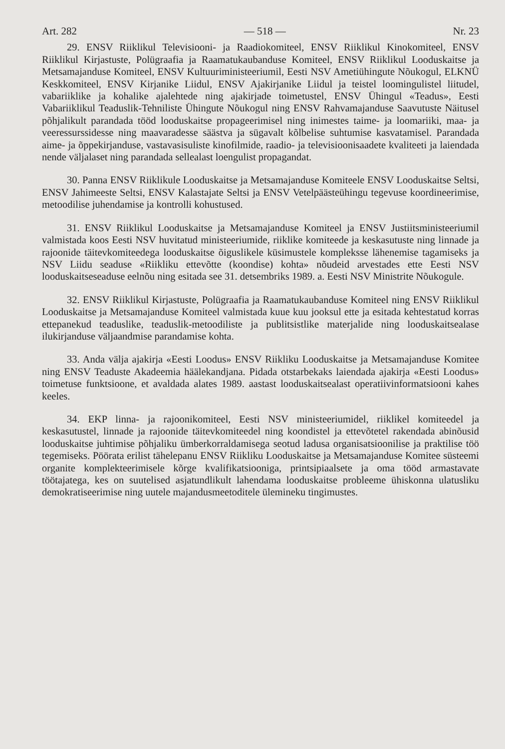Art. 282 — 518 — Nr. 23
29. ENSV Riiklikul Televisiooni- ja Raadiokomiteel, ENSV Riiklikul Kinokomiteel, ENSV Riiklikul Kirjastuste, Polügraafia ja Raamatukaubanduse Komiteel, ENSV Riiklikul Looduskaitse ja Metsamajanduse Komiteel, ENSV Kultuuriministeeriumil, Eesti NSV Ametiühingute Nõukogul, ELKNÜ Keskkomiteel, ENSV Kirjanike Liidul, ENSV Ajakirjanike Liidul ja teistel loomingulistel liitudel, vabariiklike ja kohalike ajalehtede ning ajakirjade toimetustel, ENSV Ühingul «Teadus», Eesti Vabariiklikul Teaduslik-Tehniliste Ühingute Nõukogul ning ENSV Rahvamajanduse Saavutuste Näitusel põhjalikult parandada tööd looduskaitse propageerimisel ning inimestes taime- ja loomariiki, maa- ja veeressurssidesse ning maavaradesse säästva ja sügavalt kõlbelise suhtumise kasvatamisel. Parandada aime- ja õppekirjanduse, vastavasisuliste kinofilmide, raadio- ja televisioonisaadete kvaliteeti ja laiendada nende väljalaset ning parandada sellealast loengulist propagandat.
30. Panna ENSV Riiklikule Looduskaitse ja Metsamajanduse Komiteele ENSV Looduskaitse Seltsi, ENSV Jahimeeste Seltsi, ENSV Kalastajate Seltsi ja ENSV Vetelpäästeühingu tegevuse koordineerimise, metoodilise juhendamise ja kontrolli kohustused.
31. ENSV Riiklikul Looduskaitse ja Metsamajanduse Komiteel ja ENSV Justiitsministeeriumil valmistada koos Eesti NSV huvitatud ministeeriumide, riiklike komiteede ja keskasutuste ning linnade ja rajoonide täitevkomiteedega looduskaitse õiguslikele küsimustele kompleksse lähenemise tagamiseks ja NSV Liidu seaduse «Riikliku ettevõtte (koondise) kohta» nõudeid arvestades ette Eesti NSV looduskaitseseaduse eelnõu ning esitada see 31. detsembriks 1989. a. Eesti NSV Ministrite Nõukogule.
32. ENSV Riiklikul Kirjastuste, Polügraafia ja Raamatukaubanduse Komiteel ning ENSV Riiklikul Looduskaitse ja Metsamajanduse Komiteel valmistada kuue kuu jooksul ette ja esitada kehtestatud korras ettepanekud teaduslike, teaduslik-metoodiliste ja publitsistlike materjalide ning looduskaitsealase ilukirjanduse väljaandmise parandamise kohta.
33. Anda välja ajakirja «Eesti Loodus» ENSV Riikliku Looduskaitse ja Metsamajanduse Komitee ning ENSV Teaduste Akadeemia häälekandjana. Pidada otstarbekaks laiendada ajakirja «Eesti Loodus» toimetuse funktsioone, et avaldada alates 1989. aastast looduskaitsealast operatiivinformatsiooni kahes keeles.
34. EKP linna- ja rajoonikomiteel, Eesti NSV ministeeriumidel, riiklikel komiteedel ja keskasutustel, linnade ja rajoonide täitevkomiteedel ning koondistel ja ettevõtetel rakendada abinõusid looduskaitse juhtimise põhjaliku ümberkorraldamisega seotud ladusa organisatsioonilise ja praktilise töö tegemiseks. Pöörata erilist tähelepanu ENSV Riikliku Looduskaitse ja Metsamajanduse Komitee süsteemi organite komplekteerimisele kõrge kvalifikatsiooniga, printsipiaalsete ja oma tööd armastavate töötajatega, kes on suutelised asjatundlikult lahendama looduskaitse probleeme ühiskonna ulatusliku demokratiseerimise ning uutele majandusmeetoditele ülemineku tingimustes.